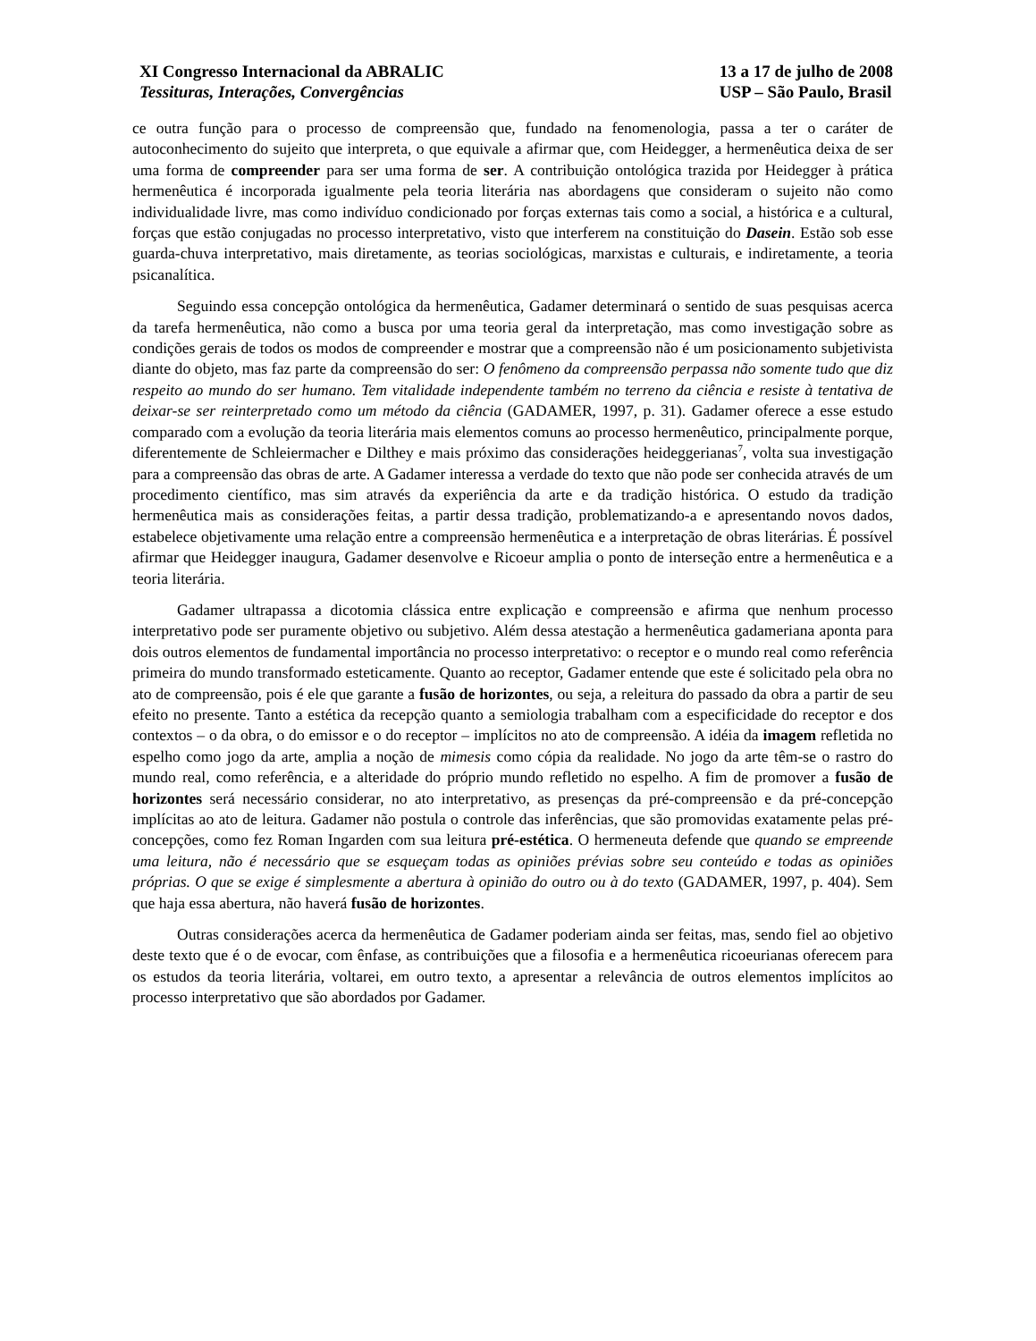XI Congresso Internacional da ABRALIC
Tessituras, Interações, Convergências
13 a 17 de julho de 2008
USP – São Paulo, Brasil
ce outra função para o processo de compreensão que, fundado na fenomenologia, passa a ter o caráter de autoconhecimento do sujeito que interpreta, o que equivale a afirmar que, com Heidegger, a hermenêutica deixa de ser uma forma de compreender para ser uma forma de ser. A contribuição ontológica trazida por Heidegger à prática hermenêutica é incorporada igualmente pela teoria literária nas abordagens que consideram o sujeito não como individualidade livre, mas como indivíduo condicionado por forças externas tais como a social, a histórica e a cultural, forças que estão conjugadas no processo interpretativo, visto que interferem na constituição do Dasein. Estão sob esse guarda-chuva interpretativo, mais diretamente, as teorias sociológicas, marxistas e culturais, e indiretamente, a teoria psicanalítica.
Seguindo essa concepção ontológica da hermenêutica, Gadamer determinará o sentido de suas pesquisas acerca da tarefa hermenêutica, não como a busca por uma teoria geral da interpretação, mas como investigação sobre as condições gerais de todos os modos de compreender e mostrar que a compreensão não é um posicionamento subjetivista diante do objeto, mas faz parte da compreensão do ser: O fenômeno da compreensão perpassa não somente tudo que diz respeito ao mundo do ser humano. Tem vitalidade independente também no terreno da ciência e resiste à tentativa de deixar-se ser reinterpretado como um método da ciência (GADAMER, 1997, p. 31). Gadamer oferece a esse estudo comparado com a evolução da teoria literária mais elementos comuns ao processo hermenêutico, principalmente porque, diferentemente de Schleiermacher e Dilthey e mais próximo das considerações heideggerianas<sup>7</sup>, volta sua investigação para a compreensão das obras de arte. A Gadamer interessa a verdade do texto que não pode ser conhecida através de um procedimento científico, mas sim através da experiência da arte e da tradição histórica. O estudo da tradição hermenêutica mais as considerações feitas, a partir dessa tradição, problematizando-a e apresentando novos dados, estabelece objetivamente uma relação entre a compreensão hermenêutica e a interpretação de obras literárias. É possível afirmar que Heidegger inaugura, Gadamer desenvolve e Ricoeur amplia o ponto de interseção entre a hermenêutica e a teoria literária.
Gadamer ultrapassa a dicotomia clássica entre explicação e compreensão e afirma que nenhum processo interpretativo pode ser puramente objetivo ou subjetivo. Além dessa atestação a hermenêutica gadameriana aponta para dois outros elementos de fundamental importância no processo interpretativo: o receptor e o mundo real como referência primeira do mundo transformado esteticamente. Quanto ao receptor, Gadamer entende que este é solicitado pela obra no ato de compreensão, pois é ele que garante a fusão de horizontes, ou seja, a releitura do passado da obra a partir de seu efeito no presente. Tanto a estética da recepção quanto a semiologia trabalham com a especificidade do receptor e dos contextos – o da obra, o do emissor e o do receptor – implícitos no ato de compreensão. A idéia da imagem refletida no espelho como jogo da arte, amplia a noção de mimesis como cópia da realidade. No jogo da arte têm-se o rastro do mundo real, como referência, e a alteridade do próprio mundo refletido no espelho. A fim de promover a fusão de horizontes será necessário considerar, no ato interpretativo, as presenças da pré-compreensão e da pré-concepção implícitas ao ato de leitura. Gadamer não postula o controle das inferências, que são promovidas exatamente pelas pré-concepções, como fez Roman Ingarden com sua leitura pré-estética. O hermeneuta defende que quando se empreende uma leitura, não é necessário que se esqueçam todas as opiniões prévias sobre seu conteúdo e todas as opiniões próprias. O que se exige é simplesmente a abertura à opinião do outro ou à do texto (GADAMER, 1997, p. 404). Sem que haja essa abertura, não haverá fusão de horizontes.
Outras considerações acerca da hermenêutica de Gadamer poderiam ainda ser feitas, mas, sendo fiel ao objetivo deste texto que é o de evocar, com ênfase, as contribuições que a filosofia e a hermenêutica ricoeurianas oferecem para os estudos da teoria literária, voltarei, em outro texto, a apresentar a relevância de outros elementos implícitos ao processo interpretativo que são abordados por Gadamer.